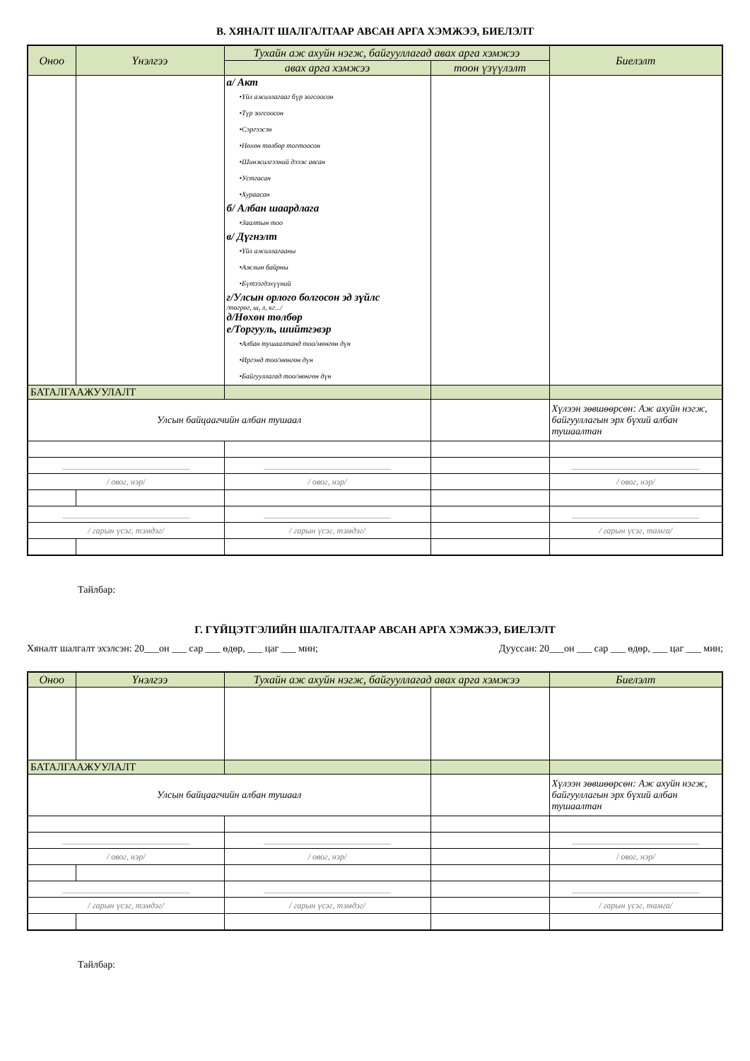В. ХЯНАЛТ ШАЛГАЛТААР АВСАН АРГА ХЭМЖЭЭ, БИЕЛЭЛТ
| Оноо | Үнэлгээ | Тухайн аж ахуйн нэгж, байгууллагад авах арга хэмжээ | | Биелэлт |
| --- | --- | --- | --- | --- |
| | | авах арга хэмжээ | тоон үзүүлэлт | |
| | | а/ Акт •Үйл ажиллагааг бүр зогсоосон •Түр зогсоосон •Сэргээсэн •Нөхөн төлбөр тогтоосон •Шинжилгээний дээж авсан •Устгасан •Хураасан б/ Албан шаардлага •Заалтын тоо в/ Дүгнэлт •Үйл ажиллагааны •Ажлын байрны •Бүтээгдэхүүний г/Улсын орлого болгосон эд зүйлс /төгрөг, ш, л, кг.../ д/Нөхөн төлбөр е/Торгууль, шийтгэвэр •Албан тушаалтанд тоо/мөнгөн дүн •Иргэнд тоо/мөнгөн дүн •Байгууллагад тоо/мөнгөн дүн | | |
| БАТАЛГААЖУУЛАЛТ | | | | |
| Улсын байцаагчийн албан тушаал | | | | Хүлээн зөвшөөрсөн: Аж ахуйн нэгж, байгууллагын эрх бүхий албан тушаалтан |
| ______________________________ | | ______________________________ | | ______________________________ |
| / овог, нэр/ | | / овог, нэр/ | | / овог, нэр/ |
| ______________________________ | | ______________________________ | | ______________________________ |
| / гарын үсэг, тэмдэг/ | | / гарын үсэг, тэмдэг/ | | / гарын үсэг, тамга/ |
Тайлбар:
Г. ГҮЙЦЭТГЭЛИЙН ШАЛГАЛТААР АВСАН АРГА ХЭМЖЭЭ, БИЕЛЭЛТ
Хяналт шалгалт эхэлсэн: 20___он ___ сар ___ өдөр, ___ цаг ___ мин; Дууссан: 20___он ___ сар ___ өдөр, ___ цаг ___ мин;
| Оноо | Үнэлгээ | Тухайн аж ахуйн нэгж, байгууллагад авах арга хэмжээ | | Биелэлт |
| --- | --- | --- | --- | --- |
| БАТАЛГААЖУУЛАЛТ | | | | |
| Улсын байцаагчийн албан тушаал | | | | Хүлээн зөвшөөрсөн: Аж ахуйн нэгж, байгууллагын эрх бүхий албан тушаалтан |
| ______________________________ | | ______________________________ | | ______________________________ |
| / овог, нэр/ | | / овог, нэр/ | | / овог, нэр/ |
| ______________________________ | | ______________________________ | | ______________________________ |
| / гарын үсэг, тэмдэг/ | | / гарын үсэг, тэмдэг/ | | / гарын үсэг, тамга/ |
Тайлбар: